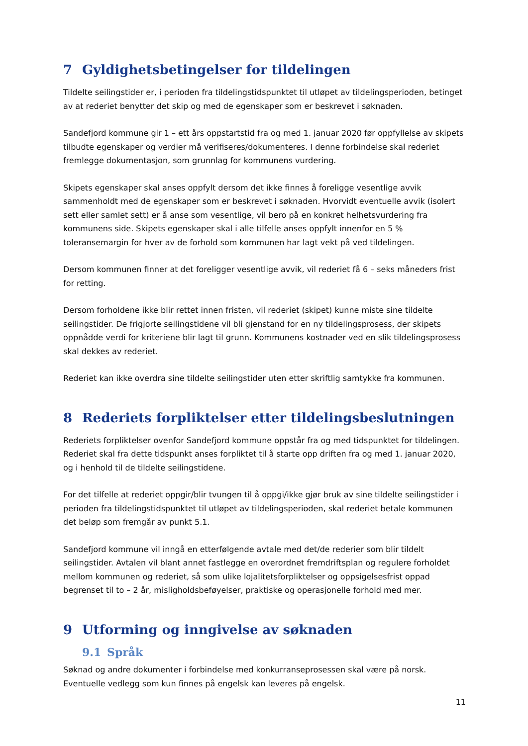7 Gyldighetsbetingelser for tildelingen
Tildelte seilingstider er, i perioden fra tildelingstidspunktet til utløpet av tildelingsperioden, betinget av at rederiet benytter det skip og med de egenskaper som er beskrevet i søknaden.
Sandefjord kommune gir 1 – ett års oppstartstid fra og med 1. januar 2020 før oppfyllelse av skipets tilbudte egenskaper og verdier må verifiseres/dokumenteres. I denne forbindelse skal rederiet fremlegge dokumentasjon, som grunnlag for kommunens vurdering.
Skipets egenskaper skal anses oppfylt dersom det ikke finnes å foreligge vesentlige avvik sammenholdt med de egenskaper som er beskrevet i søknaden. Hvorvidt eventuelle avvik (isolert sett eller samlet sett) er å anse som vesentlige, vil bero på en konkret helhetsvurdering fra kommunens side. Skipets egenskaper skal i alle tilfelle anses oppfylt innenfor en 5 % toleransemargin for hver av de forhold som kommunen har lagt vekt på ved tildelingen.
Dersom kommunen finner at det foreligger vesentlige avvik, vil rederiet få 6 – seks måneders frist for retting.
Dersom forholdene ikke blir rettet innen fristen, vil rederiet (skipet) kunne miste sine tildelte seilingstider. De frigjorte seilingstidene vil bli gjenstand for en ny tildelingsprosess, der skipets oppnådde verdi for kriteriene blir lagt til grunn. Kommunens kostnader ved en slik tildelingsprosess skal dekkes av rederiet.
Rederiet kan ikke overdra sine tildelte seilingstider uten etter skriftlig samtykke fra kommunen.
8 Rederiets forpliktelser etter tildelingsbeslutningen
Rederiets forpliktelser ovenfor Sandefjord kommune oppstår fra og med tidspunktet for tildelingen. Rederiet skal fra dette tidspunkt anses forpliktet til å starte opp driften fra og med 1. januar 2020, og i henhold til de tildelte seilingstidene.
For det tilfelle at rederiet oppgir/blir tvungen til å oppgi/ikke gjør bruk av sine tildelte seilingstider i perioden fra tildelingstidspunktet til utløpet av tildelingsperioden, skal rederiet betale kommunen det beløp som fremgår av punkt 5.1.
Sandefjord kommune vil inngå en etterfølgende avtale med det/de rederier som blir tildelt seilingstider. Avtalen vil blant annet fastlegge en overordnet fremdriftsplan og regulere forholdet mellom kommunen og rederiet, så som ulike lojalitetsforpliktelser og oppsigelsesfrist oppad begrenset til to – 2 år, misligholdsbeføyelser, praktiske og operasjonelle forhold med mer.
9 Utforming og inngivelse av søknaden
9.1 Språk
Søknad og andre dokumenter i forbindelse med konkurranseprosessen skal være på norsk. Eventuelle vedlegg som kun finnes på engelsk kan leveres på engelsk.
11